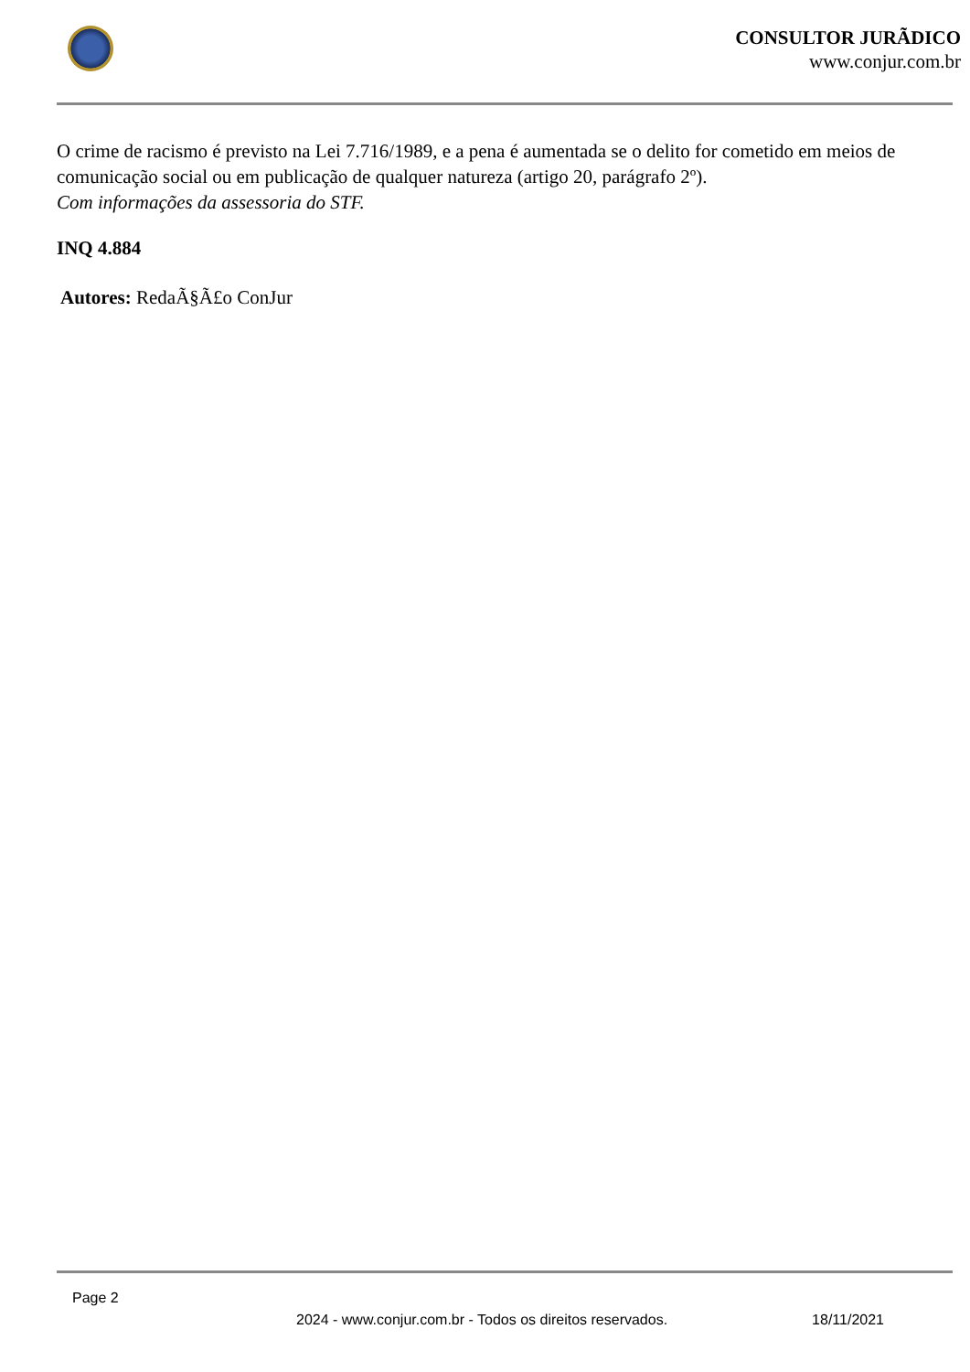CONSULTOR JURÃDICO
www.conjur.com.br
O crime de racismo é previsto na Lei 7.716/1989, e a pena é aumentada se o delito for cometido em meios de comunicação social ou em publicação de qualquer natureza (artigo 20, parágrafo 2º).
Com informações da assessoria do STF.
INQ 4.884
Autores: RedaÃ§Ã£o ConJur
Page 2
2024 - www.conjur.com.br - Todos os direitos reservados. 18/11/2021